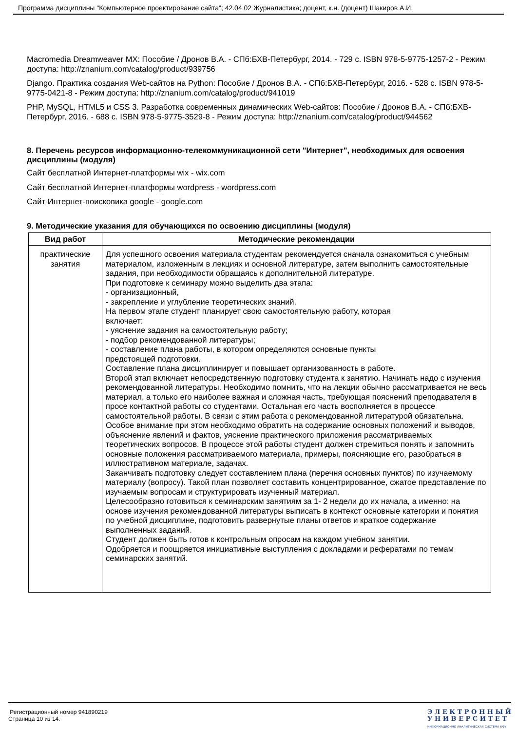Программа дисциплины "Компьютерное проектирование сайта"; 42.04.02 Журналистика; доцент, к.н. (доцент) Шакиров А.И.
Macromedia Dreamweaver MX: Пособие / Дронов В.А. - СПб:БХВ-Петербург, 2014. - 729 с. ISBN 978-5-9775-1257-2 - Режим доступа: http://znanium.com/catalog/product/939756
Django. Практика создания Web-сайтов на Python: Пособие / Дронов В.А. - СПб:БХВ-Петербург, 2016. - 528 с. ISBN 978-5-9775-0421-8 - Режим доступа: http://znanium.com/catalog/product/941019
PHP, MySQL, HTML5 и CSS 3. Разработка современных динамических Web-сайтов: Пособие / Дронов В.А. - СПб:БХВ-Петербург, 2016. - 688 с. ISBN 978-5-9775-3529-8 - Режим доступа: http://znanium.com/catalog/product/944562
8. Перечень ресурсов информационно-телекоммуникационной сети "Интернет", необходимых для освоения дисциплины (модуля)
Сайт бесплатной Интернет-платформы wix - wix.com
Сайт бесплатной Интернет-платформы wordpress - wordpress.com
Сайт Интернет-поисковика google - google.com
9. Методические указания для обучающихся по освоению дисциплины (модуля)
| Вид работ | Методические рекомендации |
| --- | --- |
| практические занятия | Для успешного освоения материала студентам рекомендуется сначала ознакомиться с учебным материалом, изложенным в лекциях и основной литературе, затем выполнить самостоятельные задания, при необходимости обращаясь к дополнительной литературе. При подготовке к семинару можно выделить два этапа: - организационный, - закрепление и углубление теоретических знаний. На первом этапе студент планирует свою самостоятельную работу, которая включает: - уяснение задания на самостоятельную работу; - подбор рекомендованной литературы; - составление плана работы, в котором определяются основные пункты предстоящей подготовки. Составление плана дисциплинирует и повышает организованность в работе. Второй этап включает непосредственную подготовку студента к занятию. Начинать надо с изучения рекомендованной литературы. Необходимо помнить, что на лекции обычно рассматривается не весь материал, а только его наиболее важная и сложная часть, требующая пояснений преподавателя в просе контактной работы со студентами. Остальная его часть восполняется в процессе самостоятельной работы. В связи с этим работа с рекомендованной литературой обязательна. Особое внимание при этом необходимо обратить на содержание основных положений и выводов, объяснение явлений и фактов, уяснение практического приложения рассматриваемых теоретических вопросов. В процессе этой работы студент должен стремиться понять и запомнить основные положения рассматриваемого материала, примеры, поясняющие его, разобраться в иллюстративном материале, задачах. Заканчивать подготовку следует составлением плана (перечня основных пунктов) по изучаемому материалу (вопросу). Такой план позволяет составить концентрированное, сжатое представление по изучаемым вопросам и структурировать изученный материал. Целесообразно готовиться к семинарским занятиям за 1- 2 недели до их начала, а именно: на основе изучения рекомендованной литературы выписать в контекст основные категории и понятия по учебной дисциплине, подготовить развернутые планы ответов и краткое содержание выполненных заданий. Студент должен быть готов к контрольным опросам на каждом учебном занятии. Одобряется и поощряется инициативные выступления с докладами и рефератами по темам семинарских занятий. |
Регистрационный номер 941890219
Страница 10 из 14.
Э Л Е К Т Р О Н Н Ы Й
У Н И В Е Р С И Т Е Т
ИНФОРМАЦИОННО АНАЛИТИЧЕСКАЯ СИСТЕМА КФУ